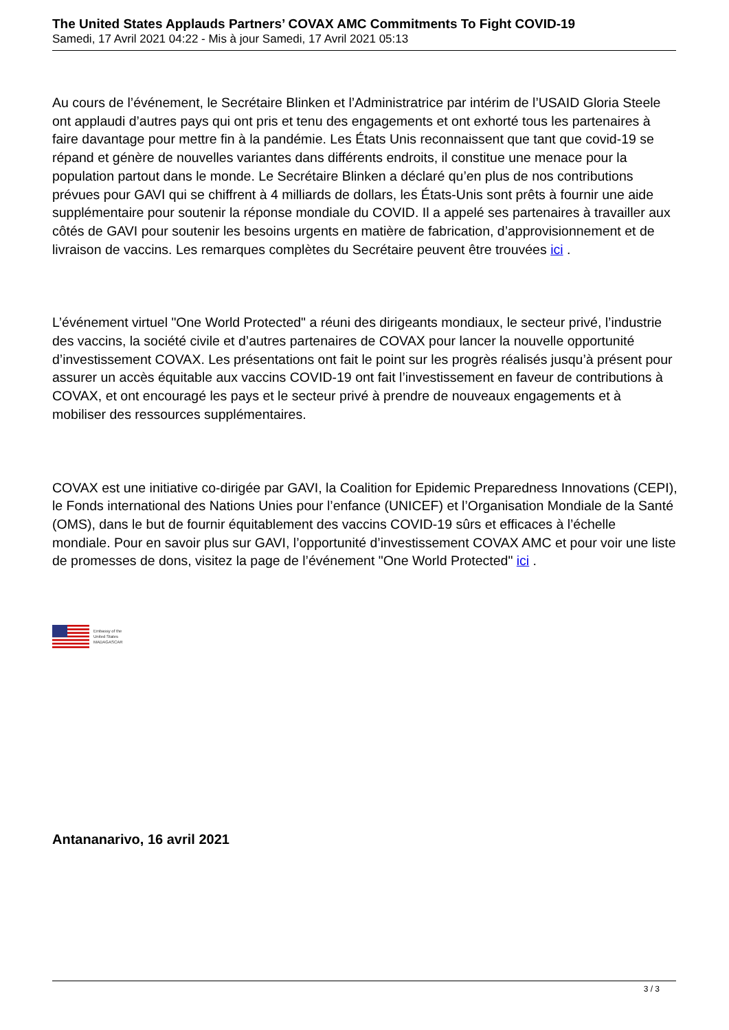The United States Applauds Partners’ COVAX AMC Commitments To Fight COVID-19
Samedi, 17 Avril 2021 04:22 - Mis à jour Samedi, 17 Avril 2021 05:13
Au cours de l’événement, le Secrétaire Blinken et l’Administratrice par intérim de l’USAID Gloria Steele ont applaudi d’autres pays qui ont pris et tenu des engagements et ont exhorté tous les partenaires à faire davantage pour mettre fin à la pandémie. Les États Unis reconnaissent que tant que covid-19 se répand et génère de nouvelles variantes dans différents endroits, il constitue une menace pour la population partout dans le monde. Le Secrétaire Blinken a déclaré qu’en plus de nos contributions prévues pour GAVI qui se chiffrent à 4 milliards de dollars, les États-Unis sont prêts à fournir une aide supplémentaire pour soutenir la réponse mondiale du COVID. Il a appelé ses partenaires à travailler aux côtés de GAVI pour soutenir les besoins urgents en matière de fabrication, d’approvisionnement et de livraison de vaccins. Les remarques complètes du Secrétaire peuvent être trouvées ici .
L’événement virtuel "One World Protected" a réuni des dirigeants mondiaux, le secteur privé, l’industrie des vaccins, la société civile et d’autres partenaires de COVAX pour lancer la nouvelle opportunité d’investissement COVAX. Les présentations ont fait le point sur les progrès réalisés jusqu’à présent pour assurer un accès équitable aux vaccins COVID-19 ont fait l’investissement en faveur de contributions à COVAX, et ont encouragé les pays et le secteur privé à prendre de nouveaux engagements et à mobiliser des ressources supplémentaires.
COVAX est une initiative co-dirigée par GAVI, la Coalition for Epidemic Preparedness Innovations (CEPI), le Fonds international des Nations Unies pour l’enfance (UNICEF) et l’Organisation Mondiale de la Santé (OMS), dans le but de fournir équitablement des vaccins COVID-19 sûrs et efficaces à l’échelle mondiale. Pour en savoir plus sur GAVI, l’opportunité d’investissement COVAX AMC et pour voir une liste de promesses de dons, visitez la page de l’événement "One World Protected" ici .
Embassy of the
United States
MADAGASCAR
Antananarivo, 16 avril 2021
3 / 3